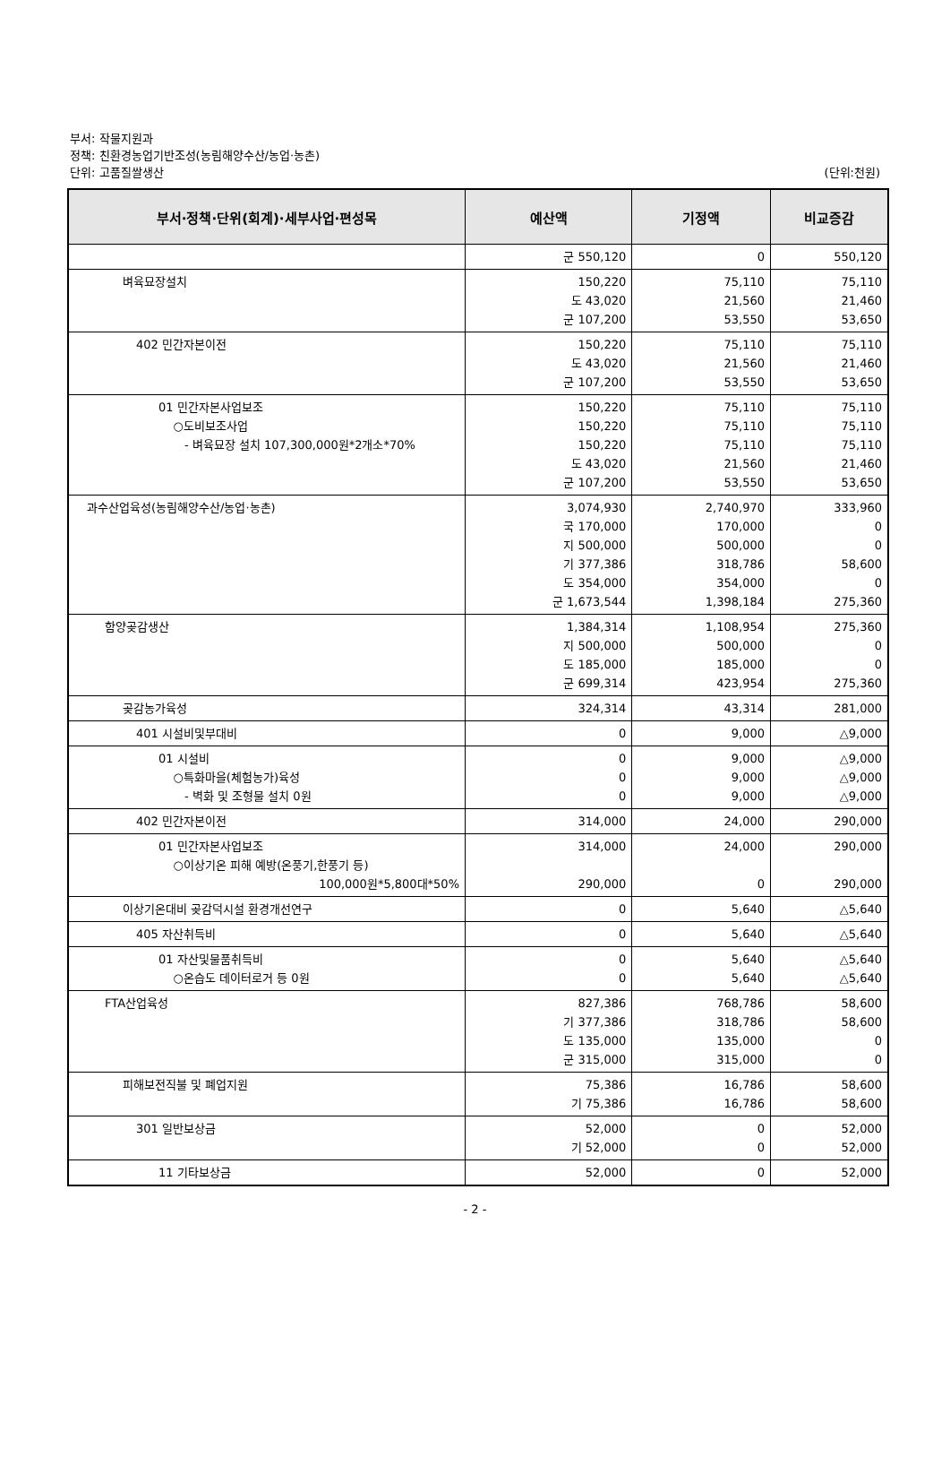부서: 작물지원과
정책: 친환경농업기반조성(농림해양수산/농업·농촌)
단위: 고품질쌀생산 (단위:천원)
| 부서·정책·단위(회계)·세부사업·편성목 | 예산액 | 기정액 | 비교증감 |
| --- | --- | --- | --- |
| | 군 550,120 | 0 | 550,120 |
| 벼육묘장설치 | 150,220 도 43,020 군 107,200 | 75,110 21,560 53,550 | 75,110 21,460 53,650 |
| 402 민간자본이전 | 150,220 도 43,020 군 107,200 | 75,110 21,560 53,550 | 75,110 21,460 53,650 |
| 01 민간자본사업보조 ○도비보조사업 - 벼육묘장 설치 107,300,000원*2개소*70% | 150,220 150,220 150,220 도 43,020 군 107,200 | 75,110 75,110 75,110 21,560 53,550 | 75,110 75,110 75,110 21,460 53,650 |
| 과수산업육성(농림해양수산/농업·농촌) | 3,074,930 국 170,000 지 500,000 기 377,386 도 354,000 군 1,673,544 | 2,740,970 170,000 500,000 318,786 354,000 1,398,184 | 333,960 0 0 58,600 0 275,360 |
| 함양곶감생산 | 1,384,314 지 500,000 도 185,000 군 699,314 | 1,108,954 500,000 185,000 423,954 | 275,360 0 0 275,360 |
| 곶감농가육성 | 324,314 | 43,314 | 281,000 |
| 401 시설비및부대비 | 0 | 9,000 | △9,000 |
| 01 시설비 ○특화마을(체험농가)육성 - 벽화 및 조형물 설치 0원 | 0 0 0 | 9,000 9,000 9,000 | △9,000 △9,000 △9,000 |
| 402 민간자본이전 | 314,000 | 24,000 | 290,000 |
| 01 민간자본사업보조 ○이상기온 피해 예방(온풍기,한풍기 등) 100,000원*5,800대*50% | 314,000 290,000 | 24,000 0 | 290,000 290,000 |
| 이상기온대비 곶감덕시설 환경개선연구 | 0 | 5,640 | △5,640 |
| 405 자산취득비 | 0 | 5,640 | △5,640 |
| 01 자산및물품취득비 ○온습도 데이터로거 등 0원 | 0 0 | 5,640 5,640 | △5,640 △5,640 |
| FTA산업육성 | 827,386 기 377,386 도 135,000 군 315,000 | 768,786 318,786 135,000 315,000 | 58,600 58,600 0 0 |
| 피해보전직불 및 폐업지원 | 75,386 기 75,386 | 16,786 16,786 | 58,600 58,600 |
| 301 일반보상금 | 52,000 기 52,000 | 0 0 | 52,000 52,000 |
| 11 기타보상금 | 52,000 | 0 | 52,000 |
- 2 -